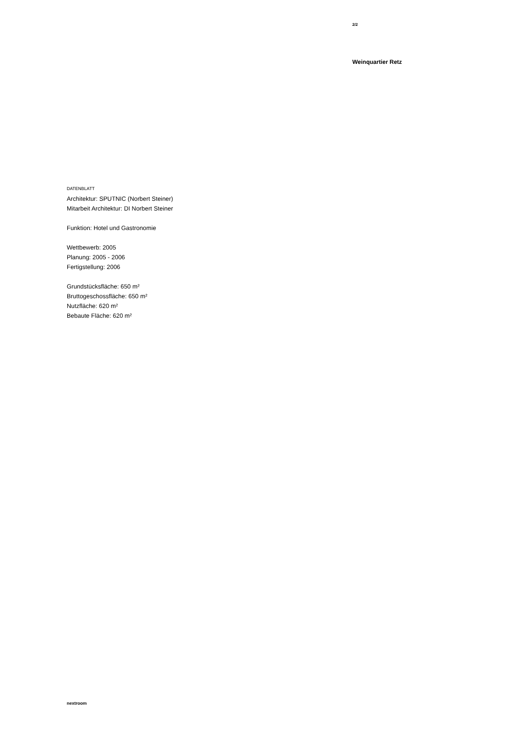2/2
Weinquartier Retz
DATENBLATT
Architektur: SPUTNIC (Norbert Steiner)
Mitarbeit Architektur: DI Norbert Steiner
Funktion: Hotel und Gastronomie
Wettbewerb: 2005
Planung: 2005 - 2006
Fertigstellung: 2006
Grundstücksfläche: 650 m²
Bruttogeschossfläche: 650 m²
Nutzfläche: 620 m²
Bebaute Fläche: 620 m²
nextroom